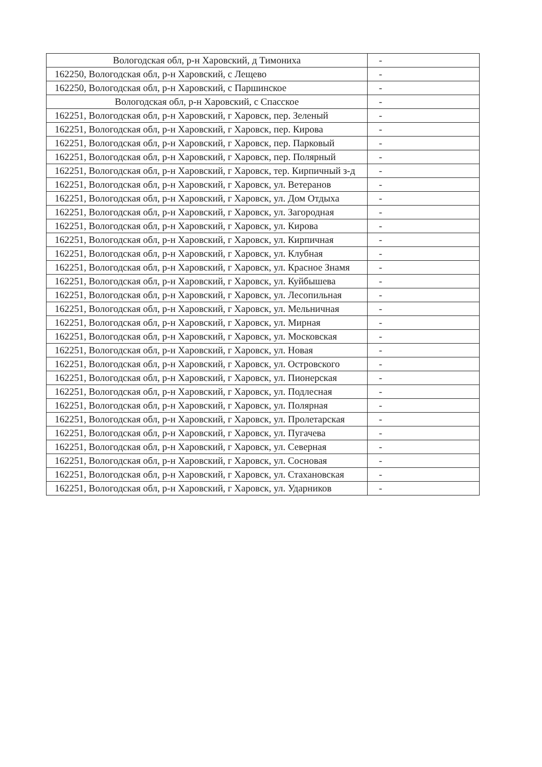| Вологодская обл, р-н Харовский, д Тимониха | - |
| 162250, Вологодская обл, р-н Харовский, с Лещево | - |
| 162250, Вологодская обл, р-н Харовский, с Паршинское | - |
| Вологодская обл, р-н Харовский, с Спасское | - |
| 162251, Вологодская обл, р-н Харовский, г Харовск, пер. Зеленый | - |
| 162251, Вологодская обл, р-н Харовский, г Харовск, пер. Кирова | - |
| 162251, Вологодская обл, р-н Харовский, г Харовск, пер. Парковый | - |
| 162251, Вологодская обл, р-н Харовский, г Харовск, пер. Полярный | - |
| 162251, Вологодская обл, р-н Харовский, г Харовск, тер. Кирпичный з-д | - |
| 162251, Вологодская обл, р-н Харовский, г Харовск, ул. Ветеранов | - |
| 162251, Вологодская обл, р-н Харовский, г Харовск, ул. Дом Отдыха | - |
| 162251, Вологодская обл, р-н Харовский, г Харовск, ул. Загородная | - |
| 162251, Вологодская обл, р-н Харовский, г Харовск, ул. Кирова | - |
| 162251, Вологодская обл, р-н Харовский, г Харовск, ул. Кирпичная | - |
| 162251, Вологодская обл, р-н Харовский, г Харовск, ул. Клубная | - |
| 162251, Вологодская обл, р-н Харовский, г Харовск, ул. Красное Знамя | - |
| 162251, Вологодская обл, р-н Харовский, г Харовск, ул. Куйбышева | - |
| 162251, Вологодская обл, р-н Харовский, г Харовск, ул. Лесопильная | - |
| 162251, Вологодская обл, р-н Харовский, г Харовск, ул. Мельничная | - |
| 162251, Вологодская обл, р-н Харовский, г Харовск, ул. Мирная | - |
| 162251, Вологодская обл, р-н Харовский, г Харовск, ул. Московская | - |
| 162251, Вологодская обл, р-н Харовский, г Харовск, ул. Новая | - |
| 162251, Вологодская обл, р-н Харовский, г Харовск, ул. Островского | - |
| 162251, Вологодская обл, р-н Харовский, г Харовск, ул. Пионерская | - |
| 162251, Вологодская обл, р-н Харовский, г Харовск, ул. Подлесная | - |
| 162251, Вологодская обл, р-н Харовский, г Харовск, ул. Полярная | - |
| 162251, Вологодская обл, р-н Харовский, г Харовск, ул. Пролетарская | - |
| 162251, Вологодская обл, р-н Харовский, г Харовск, ул. Пугачева | - |
| 162251, Вологодская обл, р-н Харовский, г Харовск, ул. Северная | - |
| 162251, Вологодская обл, р-н Харовский, г Харовск, ул. Сосновая | - |
| 162251, Вологодская обл, р-н Харовский, г Харовск, ул. Стахановская | - |
| 162251, Вологодская обл, р-н Харовский, г Харовск, ул. Ударников | - |